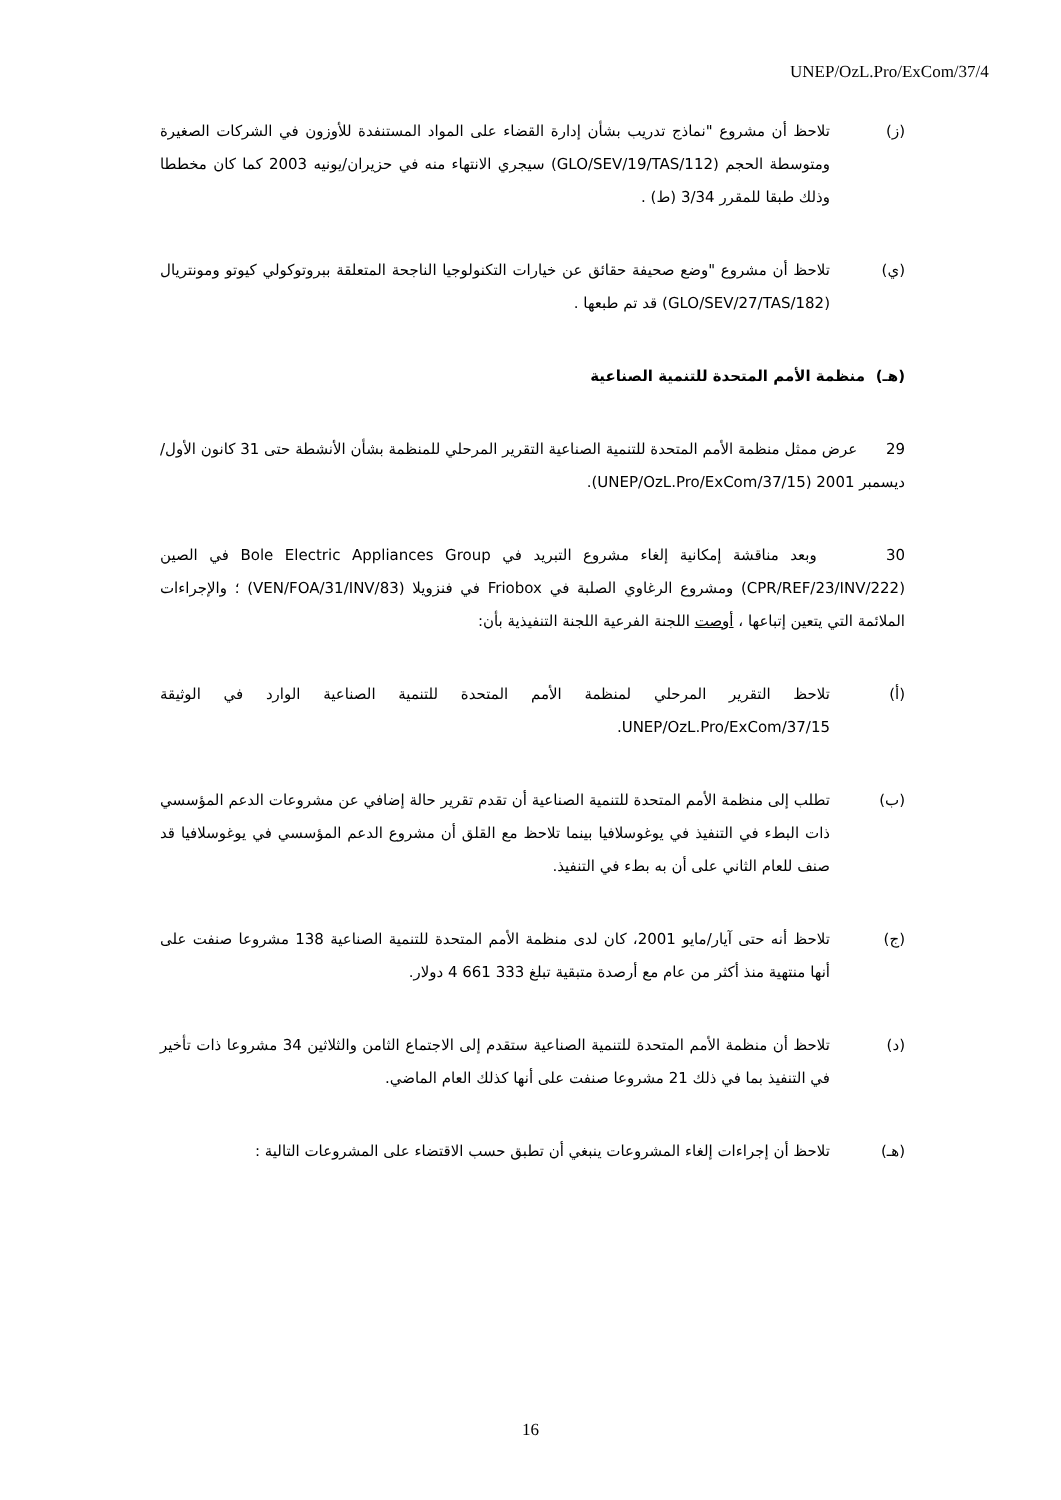UNEP/OzL.Pro/ExCom/37/4
(ز) تلاحظ أن مشروع "نماذج تدريب بشأن إدارة القضاء على المواد المستنفدة للأوزون في الشركات الصغيرة ومتوسطة الحجم (GLO/SEV/19/TAS/112) سيجري الانتهاء منه في حزيران/يونيه 2003 كما كان مخططا وذلك طبقا للمقرر 3/34 (ط) .
(ي) تلاحظ أن مشروع "وضع صحيفة حقائق عن خيارات التكنولوجيا الناجحة المتعلقة ببروتوكولي كيوتو ومونتريال (GLO/SEV/27/TAS/182) قد تم طبعها .
(هـ) منظمة الأمم المتحدة للتنمية الصناعية
29 عرض ممثل منظمة الأمم المتحدة للتنمية الصناعية التقرير المرحلي للمنظمة بشأن الأنشطة حتى 31 كانون الأول/ديسمبر 2001 (UNEP/OzL.Pro/ExCom/37/15).
30 وبعد مناقشة إمكانية إلغاء مشروع التبريد في Bole Electric Appliances Group في الصين (CPR/REF/23/INV/222) ومشروع الرغاوي الصلبة في Friobox في فنزويلا (VEN/FOA/31/INV/83) ؛ والإجراءات الملائمة التي يتعين إتباعها ، أوصت اللجنة الفرعية اللجنة التنفيذية بأن:
(أ) تلاحظ التقرير المرحلي لمنظمة الأمم المتحدة للتنمية الصناعية الوارد في الوثيقة UNEP/OzL.Pro/ExCom/37/15.
(ب) تطلب إلى منظمة الأمم المتحدة للتنمية الصناعية أن تقدم تقرير حالة إضافي عن مشروعات الدعم المؤسسي ذات البطء في التنفيذ في يوغوسلافيا بينما تلاحظ مع القلق أن مشروع الدعم المؤسسي في يوغوسلافيا قد صنف للعام الثاني على أن به بطء في التنفيذ.
(ج) تلاحظ أنه حتى آيار/مايو 2001، كان لدى منظمة الأمم المتحدة للتنمية الصناعية 138 مشروعا صنفت على أنها منتهية منذ أكثر من عام مع أرصدة متبقية تبلغ 333 661 4 دولار.
(د) تلاحظ أن منظمة الأمم المتحدة للتنمية الصناعية ستقدم إلى الاجتماع الثامن والثلاثين 34 مشروعا ذات تأخير في التنفيذ بما في ذلك 21 مشروعا صنفت على أنها كذلك العام الماضي.
(هـ) تلاحظ أن إجراءات إلغاء المشروعات ينبغي أن تطبق حسب الاقتضاء على المشروعات التالية :
16